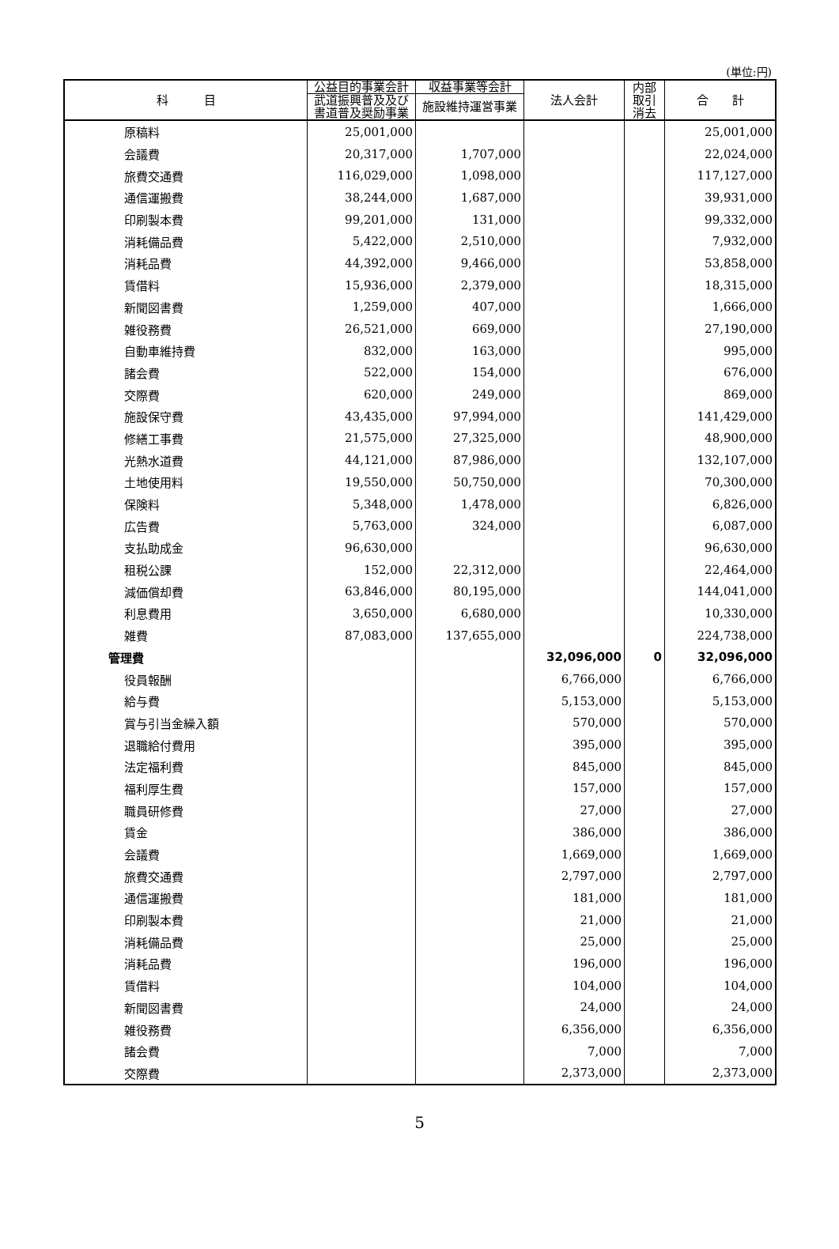(単位:円)
| 科 目 | 公益目的事業会計 | 収益事業等会計 | 法人会計 | 内部 取引 消去 | 合 計 |
| --- | --- | --- | --- | --- | --- |
| | 武道振興普及及び 書道普及奨励事業 | 施設維持運営事業 | | | |
| 原稿料 | 25,001,000 | | | | 25,001,000 |
| 会議費 | 20,317,000 | 1,707,000 | | | 22,024,000 |
| 旅費交通費 | 116,029,000 | 1,098,000 | | | 117,127,000 |
| 通信運搬費 | 38,244,000 | 1,687,000 | | | 39,931,000 |
| 印刷製本費 | 99,201,000 | 131,000 | | | 99,332,000 |
| 消耗備品費 | 5,422,000 | 2,510,000 | | | 7,932,000 |
| 消耗品費 | 44,392,000 | 9,466,000 | | | 53,858,000 |
| 賃借料 | 15,936,000 | 2,379,000 | | | 18,315,000 |
| 新聞図書費 | 1,259,000 | 407,000 | | | 1,666,000 |
| 雑役務費 | 26,521,000 | 669,000 | | | 27,190,000 |
| 自動車維持費 | 832,000 | 163,000 | | | 995,000 |
| 諸会費 | 522,000 | 154,000 | | | 676,000 |
| 交際費 | 620,000 | 249,000 | | | 869,000 |
| 施設保守費 | 43,435,000 | 97,994,000 | | | 141,429,000 |
| 修繕工事費 | 21,575,000 | 27,325,000 | | | 48,900,000 |
| 光熱水道費 | 44,121,000 | 87,986,000 | | | 132,107,000 |
| 土地使用料 | 19,550,000 | 50,750,000 | | | 70,300,000 |
| 保険料 | 5,348,000 | 1,478,000 | | | 6,826,000 |
| 広告費 | 5,763,000 | 324,000 | | | 6,087,000 |
| 支払助成金 | 96,630,000 | | | | 96,630,000 |
| 租税公課 | 152,000 | 22,312,000 | | | 22,464,000 |
| 減価償却費 | 63,846,000 | 80,195,000 | | | 144,041,000 |
| 利息費用 | 3,650,000 | 6,680,000 | | | 10,330,000 |
| 雑費 | 87,083,000 | 137,655,000 | | | 224,738,000 |
| 管理費 | | | 32,096,000 | 0 | 32,096,000 |
| 役員報酬 | | | 6,766,000 | | 6,766,000 |
| 給与費 | | | 5,153,000 | | 5,153,000 |
| 賞与引当金繰入額 | | | 570,000 | | 570,000 |
| 退職給付費用 | | | 395,000 | | 395,000 |
| 法定福利費 | | | 845,000 | | 845,000 |
| 福利厚生費 | | | 157,000 | | 157,000 |
| 職員研修費 | | | 27,000 | | 27,000 |
| 賃金 | | | 386,000 | | 386,000 |
| 会議費 | | | 1,669,000 | | 1,669,000 |
| 旅費交通費 | | | 2,797,000 | | 2,797,000 |
| 通信運搬費 | | | 181,000 | | 181,000 |
| 印刷製本費 | | | 21,000 | | 21,000 |
| 消耗備品費 | | | 25,000 | | 25,000 |
| 消耗品費 | | | 196,000 | | 196,000 |
| 賃借料 | | | 104,000 | | 104,000 |
| 新聞図書費 | | | 24,000 | | 24,000 |
| 雑役務費 | | | 6,356,000 | | 6,356,000 |
| 諸会費 | | | 7,000 | | 7,000 |
| 交際費 | | | 2,373,000 | | 2,373,000 |
5